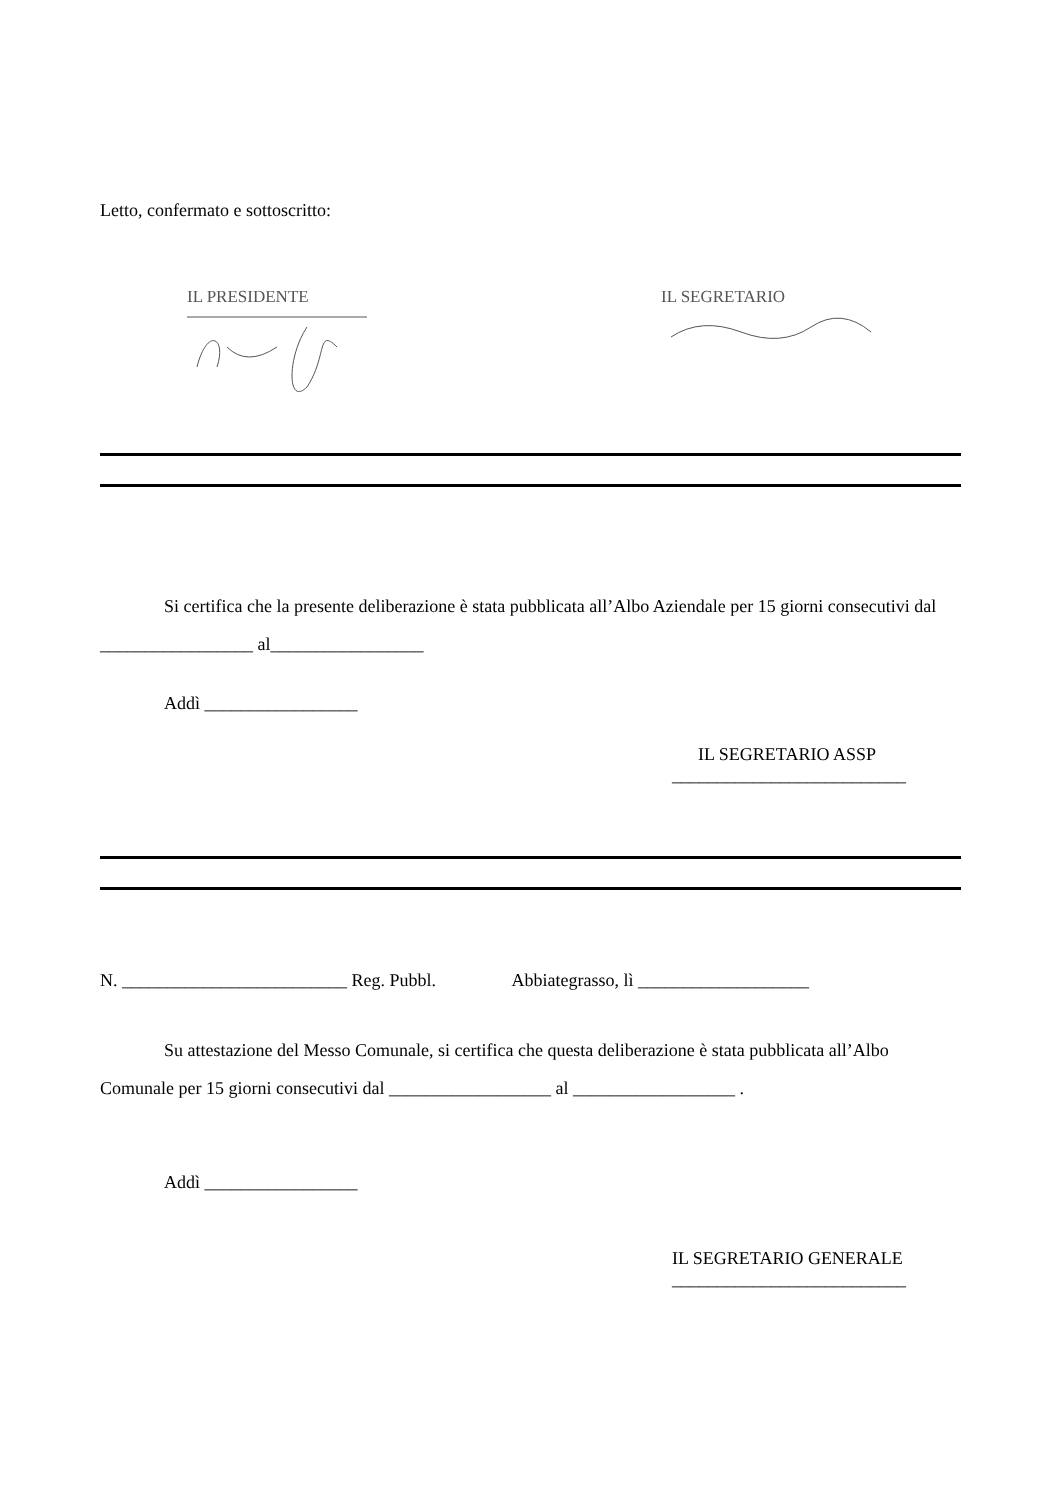Letto, confermato e sottoscritto:
IL PRESIDENTE
IL SEGRETARIO
Si certifica che la presente deliberazione è stata pubblicata all’Albo Aziendale per 15 giorni consecutivi dal _________________ al_________________
Addì _________________
IL SEGRETARIO ASSP
__________________________
N. _________________________ Reg. Pubbl. Abbiategrasso, lì ___________________
Su attestazione del Messo Comunale, si certifica che questa deliberazione è stata pubblicata all’Albo Comunale per 15 giorni consecutivi dal __________________ al __________________ .
Addì _________________
IL SEGRETARIO GENERALE
__________________________